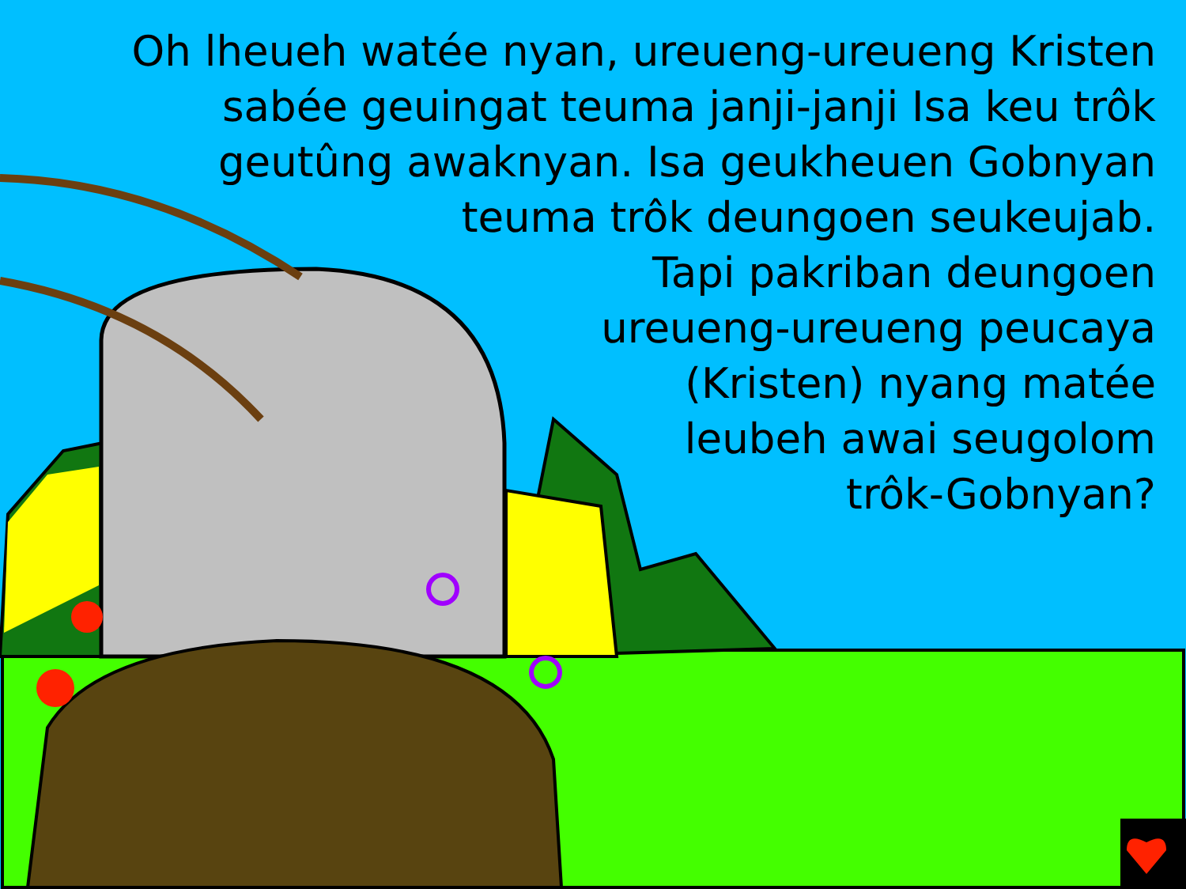Oh lheueh watée nyan, ureueng-ureueng Kristen
sabée geuingat teuma janji-janji Isa keu trôk
geutûng awaknyan. Isa geukheuen Gobnyan
teuma trôk deungoen seukeujab.
Tapi pakriban deungoen
ureueng-ureueng peucaya
(Kristen) nyang matée
leubeh awai seugolom
trôk-Gobnyan?